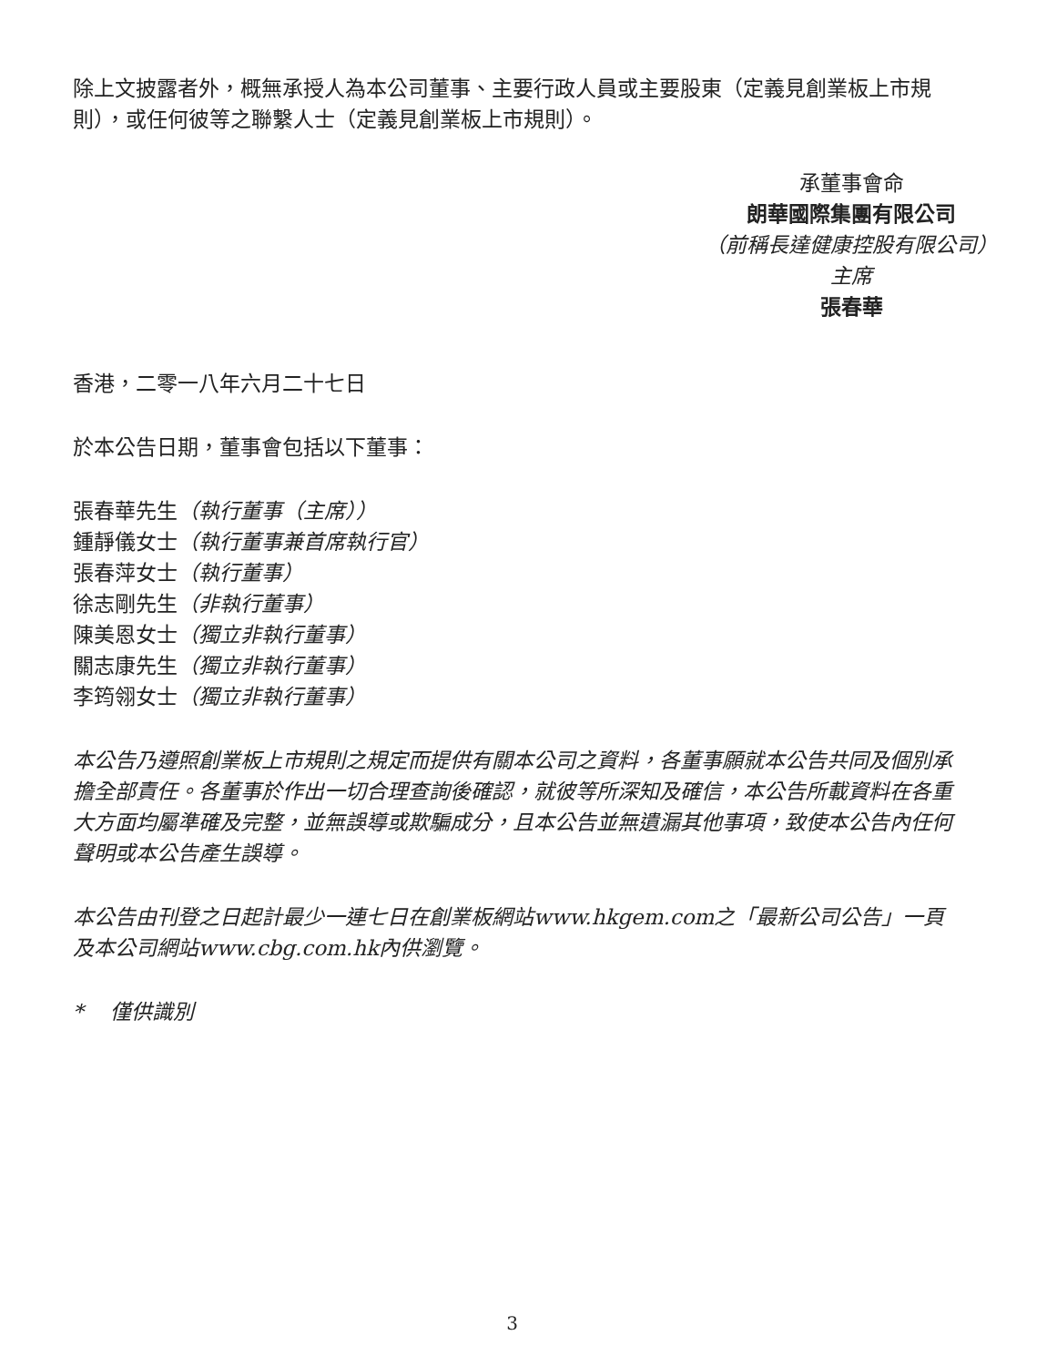除上文披露者外，概無承授人為本公司董事、主要行政人員或主要股東（定義見創業板上市規則），或任何彼等之聯繫人士（定義見創業板上市規則）。
承董事會命
朗華國際集團有限公司
（前稱長達健康控股有限公司）
主席
張春華
香港，二零一八年六月二十七日
於本公告日期，董事會包括以下董事：
張春華先生（執行董事（主席））
鍾靜儀女士（執行董事兼首席執行官）
張春萍女士（執行董事）
徐志剛先生（非執行董事）
陳美恩女士（獨立非執行董事）
關志康先生（獨立非執行董事）
李筠翎女士（獨立非執行董事）
本公告乃遵照創業板上市規則之規定而提供有關本公司之資料，各董事願就本公告共同及個別承擔全部責任。各董事於作出一切合理查詢後確認，就彼等所深知及確信，本公告所載資料在各重大方面均屬準確及完整，並無誤導或欺騙成分，且本公告並無遺漏其他事項，致使本公告內任何聲明或本公告產生誤導。
本公告由刊登之日起計最少一連七日在創業板網站www.hkgem.com之「最新公司公告」一頁及本公司網站www.cbg.com.hk內供瀏覽。
* 僅供識別
3